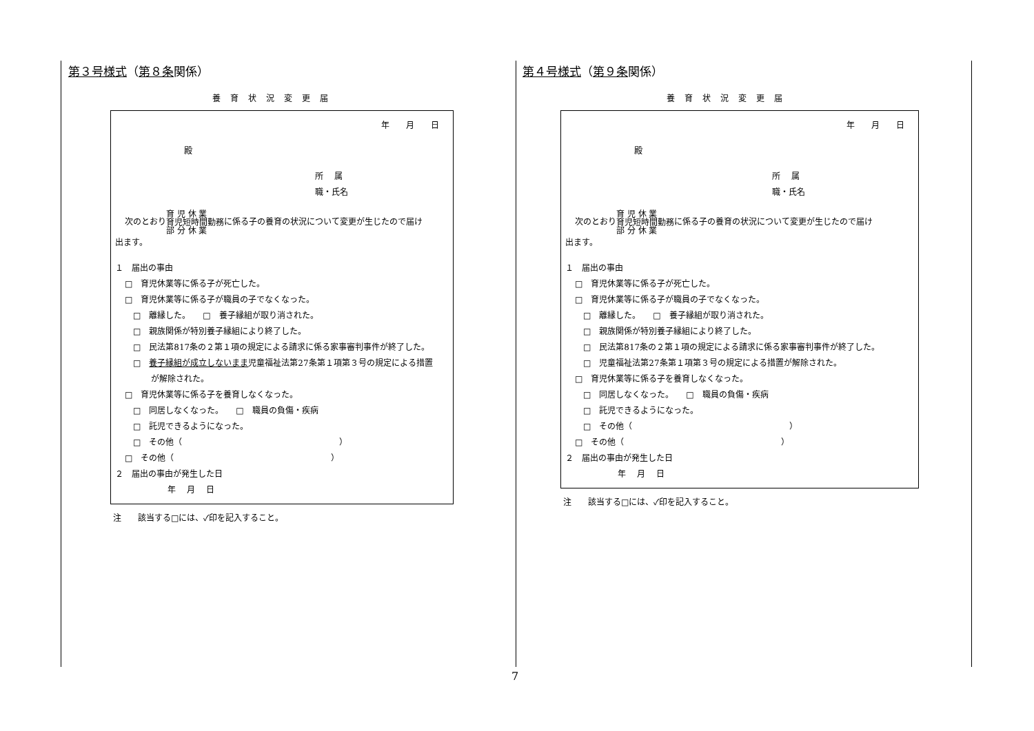第３号様式（第８条関係）
養育状況変更届
年 月 日
殿
所　 属
職・氏名
次のとおり育 児 休 業
育児短時間勤務
部 分 休 業に係る子の養育の状況について変更が生じたので届け
出ます。
１　届出の事由
□　育児休業等に係る子が死亡した。
□　育児休業等に係る子が職員の子でなくなった。
□　離縁した。　　□　養子縁組が取り消された。
□　親族関係が特別養子縁組により終了した。
□　民法第817条の２第１項の規定による請求に係る家事審判事件が終了した。
□　養子縁組が成立しないまま児童福祉法第27条第１項第３号の規定による措置
が解除された。
□　育児休業等に係る子を養育しなくなった。
□　同居しなくなった。　　□　職員の負傷・疾病
□　託児できるようになった。
□　その他（　　　　　　　　　　　　　　　　　　　）
□　その他（　　　　　　　　　　　　　　　　　　　）
２　届出の事由が発生した日
年　 月　 日
注　　該当する□には、✓印を記入すること。
第４号様式（第９条関係）
養育状況変更届
年 月 日
殿
所　 属
職・氏名
次のとおり育 児 休 業
育児短時間勤務
部 分 休 業に係る子の養育の状況について変更が生じたので届け
出ます。
１　届出の事由
□　育児休業等に係る子が死亡した。
□　育児休業等に係る子が職員の子でなくなった。
□　離縁した。　　□　養子縁組が取り消された。
□　親族関係が特別養子縁組により終了した。
□　民法第817条の２第１項の規定による請求に係る家事審判事件が終了した。
□　児童福祉法第27条第１項第３号の規定による措置が解除された。
□　育児休業等に係る子を養育しなくなった。
□　同居しなくなった。　　□　職員の負傷・疾病
□　託児できるようになった。
□　その他（　　　　　　　　　　　　　　　　　　　）
□　その他（　　　　　　　　　　　　　　　　　　　）
２　届出の事由が発生した日
年　 月　 日
注　　該当する□には、✓印を記入すること。
7